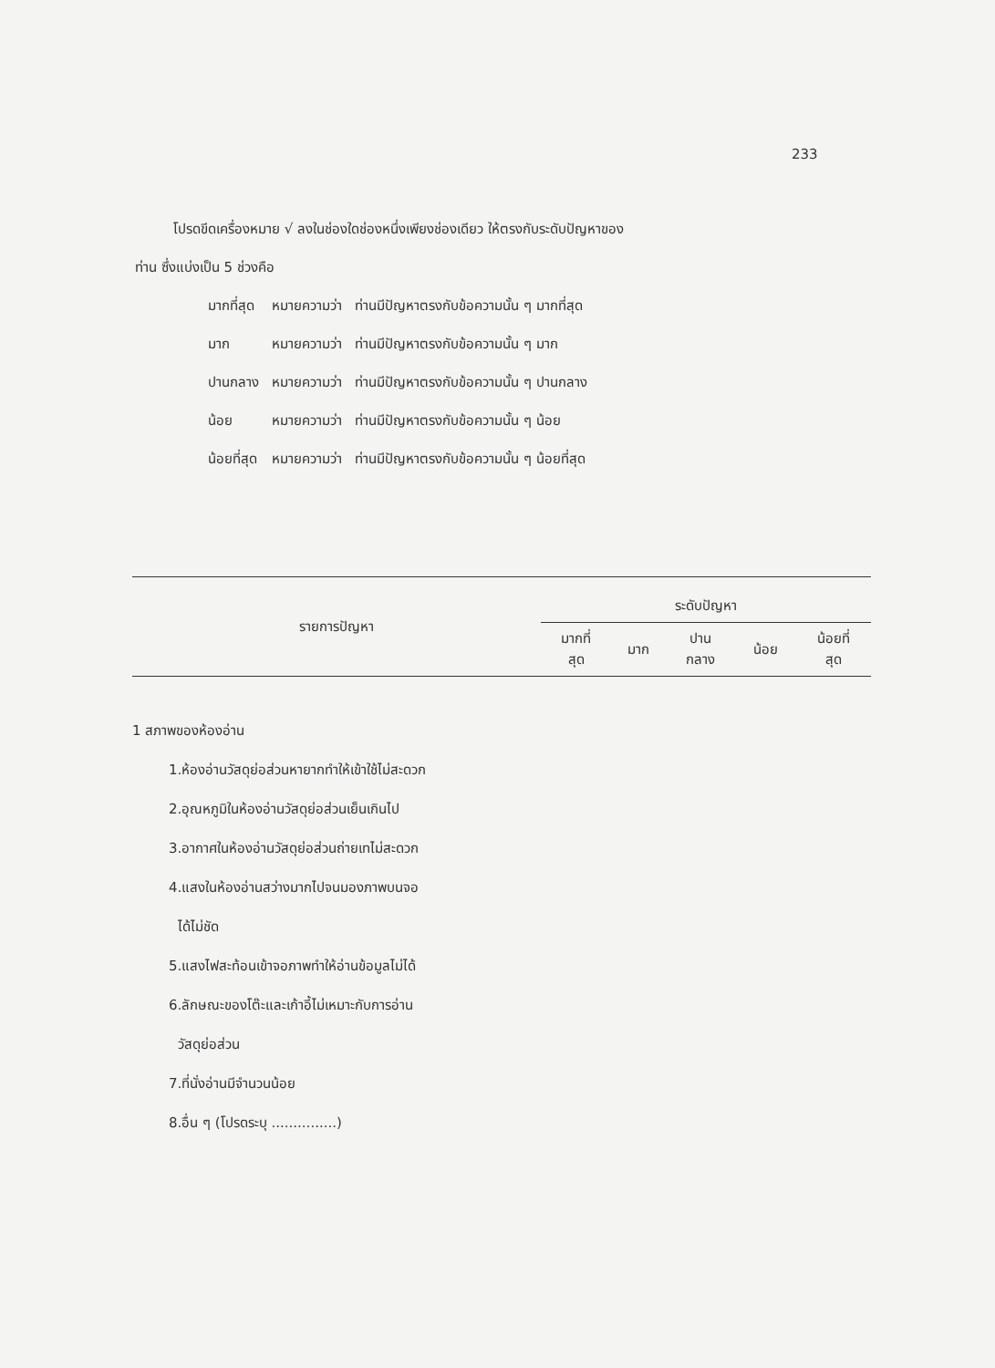233
โปรดขีดเครื่องหมาย √ ลงในช่องใดช่องหนึ่งเพียงช่องเดียว ให้ตรงกับระดับปัญหาของ
ท่าน ซึ่งแบ่งเป็น 5 ช่วงคือ
| มากที่สุด | หมายความว่า | ท่านมีปัญหาตรงกับข้อความนั้น ๆ มากที่สุด |
| มาก | หมายความว่า | ท่านมีปัญหาตรงกับข้อความนั้น ๆ มาก |
| ปานกลาง | หมายความว่า | ท่านมีปัญหาตรงกับข้อความนั้น ๆ ปานกลาง |
| น้อย | หมายความว่า | ท่านมีปัญหาตรงกับข้อความนั้น ๆ น้อย |
| น้อยที่สุด | หมายความว่า | ท่านมีปัญหาตรงกับข้อความนั้น ๆ น้อยที่สุด |
| รายการปัญหา | ระดับปัญหา | | | | |
| --- | --- | --- | --- | --- | --- |
| | มากที่ สุด | มาก | ปาน กลาง | น้อย | น้อยที่ สุด |
1 สภาพของห้องอ่าน
1.ห้องอ่านวัสดุย่อส่วนหายากทำให้เข้าใช้ไม่สะดวก
2.อุณหภูมิในห้องอ่านวัสดุย่อส่วนเย็นเกินไป
3.อากาศในห้องอ่านวัสดุย่อส่วนถ่ายเทไม่สะดวก
4.แสงในห้องอ่านสว่างมากไปจนมองภาพบนจอ
ได้ไม่ชัด
5.แสงไฟสะท้อนเข้าจอภาพทำให้อ่านข้อมูลไม่ได้
6.ลักษณะของโต๊ะและเก้าอี้ไม่เหมาะกับการอ่าน
วัสดุย่อส่วน
7.ที่นั่งอ่านมีจำนวนน้อย
8.อื่น ๆ (โปรดระบุ ...............)